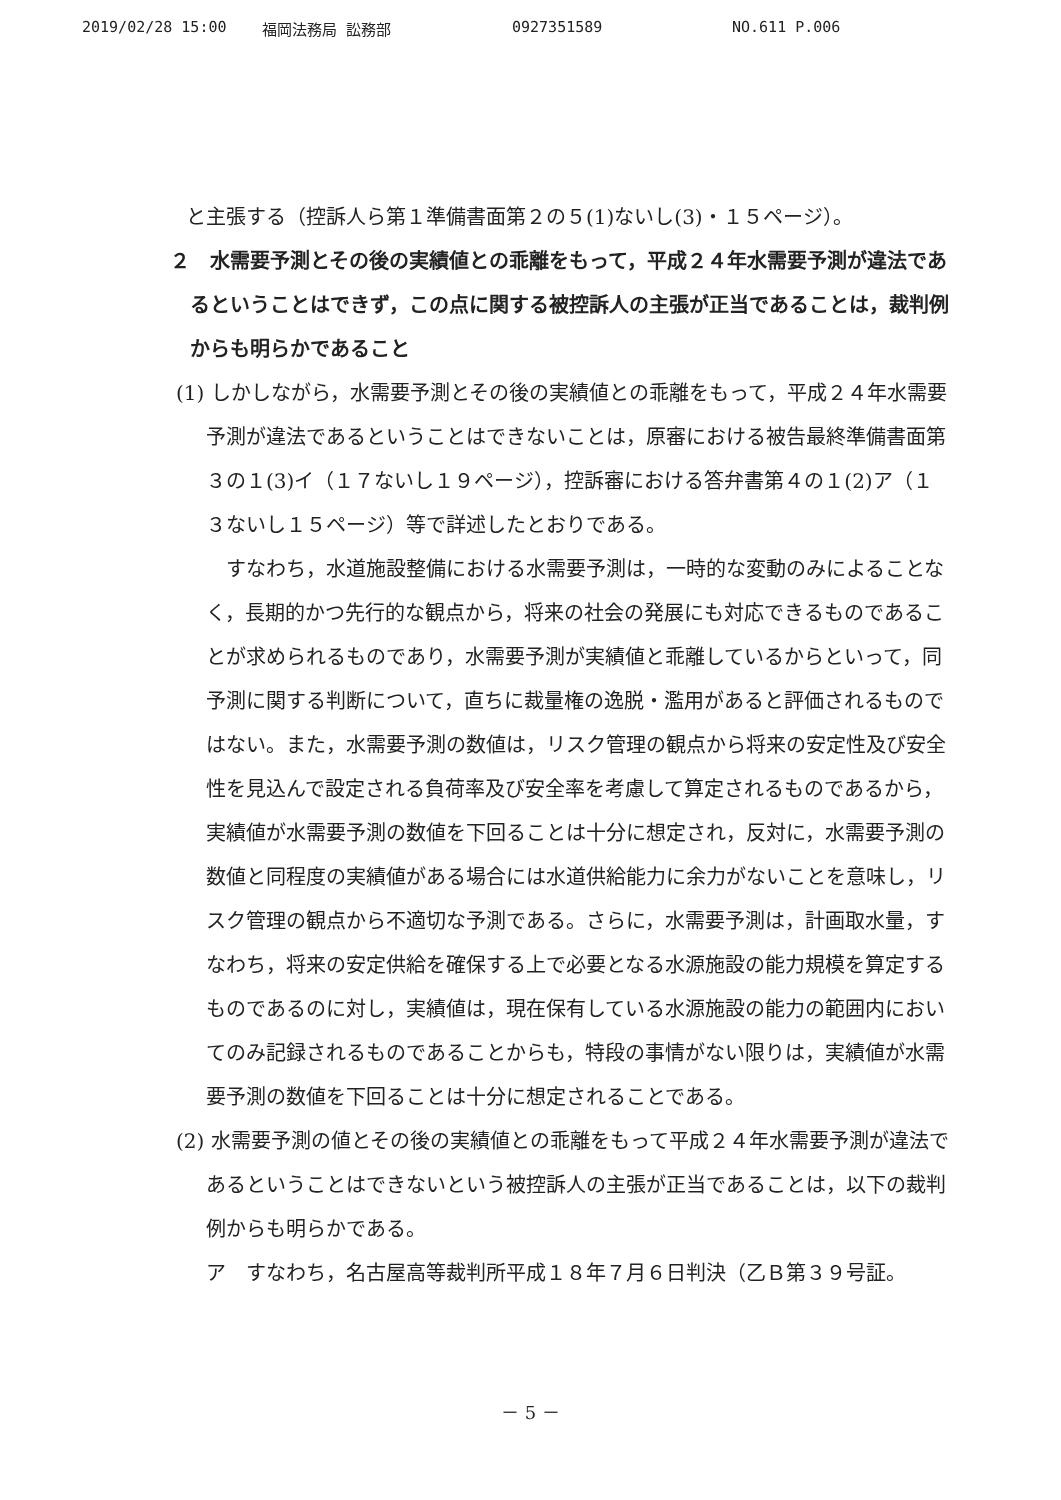2019/02/28 15:00 福岡法務局 訟務部 0927351589 NO.611 P.006
と主張する（控訴人ら第１準備書面第２の５(1)ないし(3)・１５ページ）。
２　水需要予測とその後の実績値との乖離をもって，平成２４年水需要予測が違法であるということはできず，この点に関する被控訴人の主張が正当であることは，裁判例からも明らかであること
(1) しかしながら，水需要予測とその後の実績値との乖離をもって，平成２４年水需要予測が違法であるということはできないことは，原審における被告最終準備書面第３の１(3)イ（１７ないし１９ページ），控訴審における答弁書第４の１(2)ア（１３ないし１５ページ）等で詳述したとおりである。
すなわち，水道施設整備における水需要予測は，一時的な変動のみによることなく，長期的かつ先行的な観点から，将来の社会の発展にも対応できるものであることが求められるものであり，水需要予測が実績値と乖離しているからといって，同予測に関する判断について，直ちに裁量権の逸脱・濫用があると評価されるものではない。また，水需要予測の数値は，リスク管理の観点から将来の安定性及び安全性を見込んで設定される負荷率及び安全率を考慮して算定されるものであるから，実績値が水需要予測の数値を下回ることは十分に想定され，反対に，水需要予測の数値と同程度の実績値がある場合には水道供給能力に余力がないことを意味し，リスク管理の観点から不適切な予測である。さらに，水需要予測は，計画取水量，すなわち，将来の安定供給を確保する上で必要となる水源施設の能力規模を算定するものであるのに対し，実績値は，現在保有している水源施設の能力の範囲内においてのみ記録されるものであることからも，特段の事情がない限りは，実績値が水需要予測の数値を下回ることは十分に想定されることである。
(2) 水需要予測の値とその後の実績値との乖離をもって平成２４年水需要予測が違法であるということはできないという被控訴人の主張が正当であることは，以下の裁判例からも明らかである。
ア　すなわち，名古屋高等裁判所平成１８年７月６日判決（乙Ｂ第３９号証。
－ 5 －